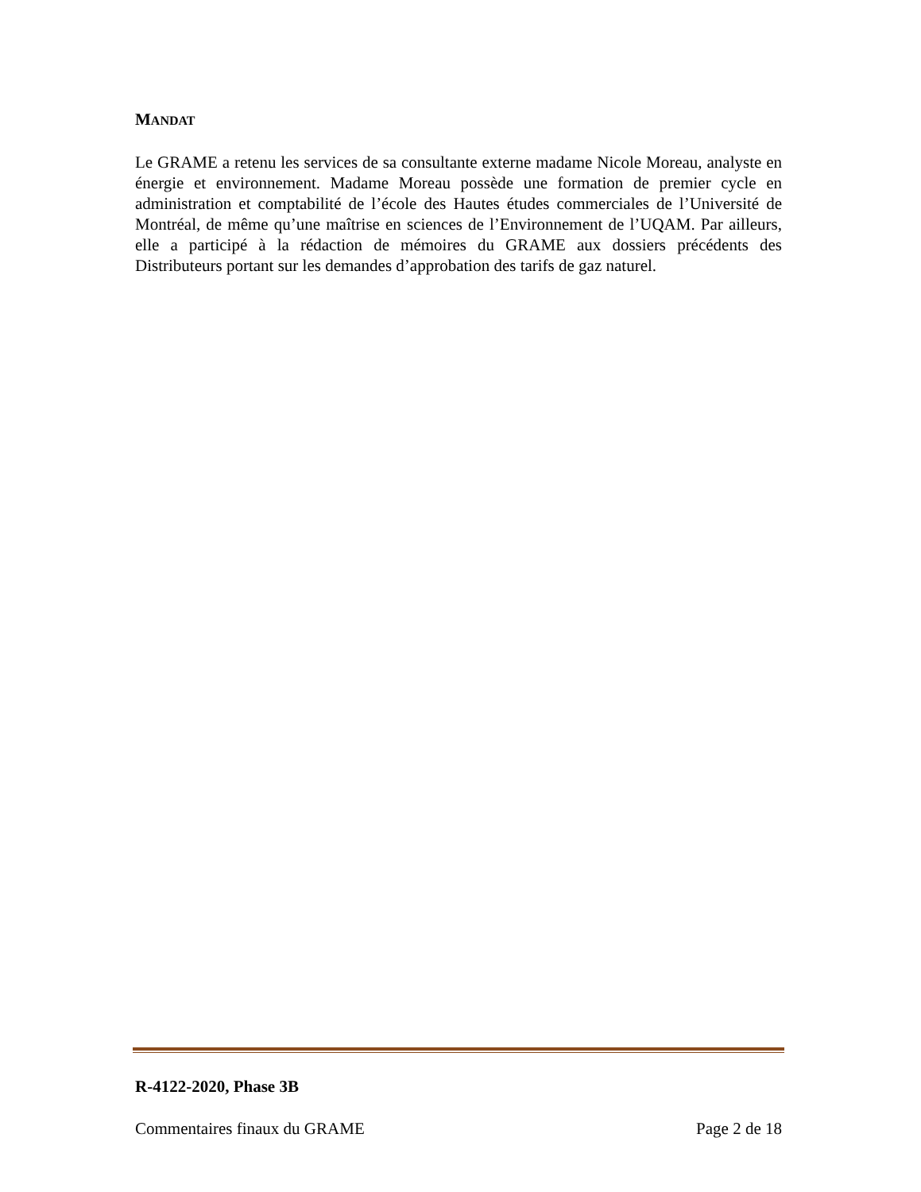MANDAT
Le GRAME a retenu les services de sa consultante externe madame Nicole Moreau, analyste en énergie et environnement. Madame Moreau possède une formation de premier cycle en administration et comptabilité de l’école des Hautes études commerciales de l’Université de Montréal, de même qu’une maîtrise en sciences de l’Environnement de l’UQAM. Par ailleurs, elle a participé à la rédaction de mémoires du GRAME aux dossiers précédents des Distributeurs portant sur les demandes d’approbation des tarifs de gaz naturel.
R-4122-2020, Phase 3B
Commentaires finaux du GRAME Page 2 de 18